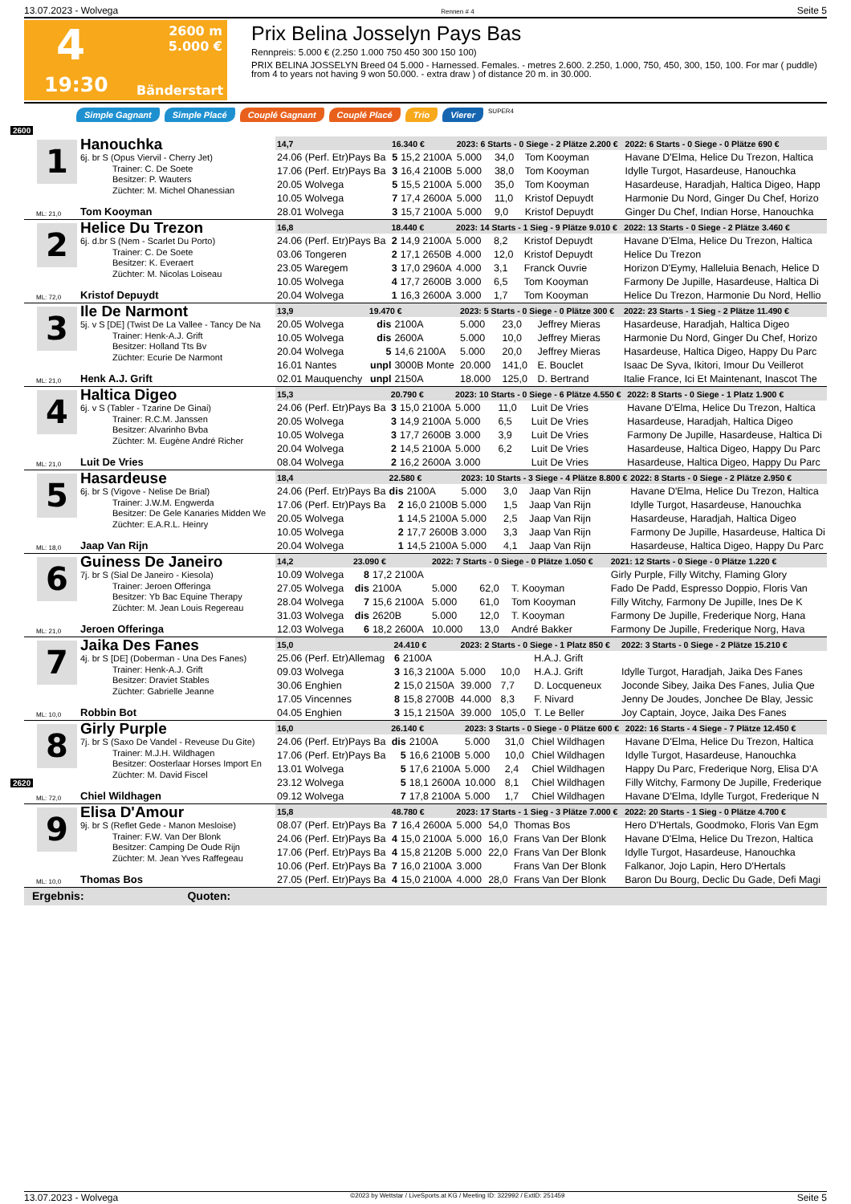13.07.2023 - Wolvega Rennen # 4 Seite 5
4
2600 m
5.000 €
19:30
Bänderstart
Prix Belina Josselyn Pays Bas
Rennpreis: 5.000 € (2.250 1.000 750 450 300 150 100)
PRIX BELINA JOSSELYN Breed 04 5.000 - Harnessed. Females. - metres 2.600. 2.250, 1.000, 750, 450, 300, 150, 100. For mar ( puddle) from 4 to years not having 9 won 50.000. - extra draw ) of distance 20 m. in 30.000.
Simple Gagnant Simple Placé Couplé Gagnant Couplé Placé Trio Vierer SUPER4
2600
1
Hanouchka
6j. br S (Opus Viervil - Cherry Jet)
Trainer: C. De Soete
Besitzer: P. Wauters
Züchter: M. Michel Ohanessian
ML: 21,0
Tom Kooyman
| 14,7 | 16.340 € | | 2023: 6 Starts - 0 Siege - 2 Plätze 2.200 € | | | | 2022: 6 Starts - 0 Siege - 0 Plätze 690 € |
| --- | --- | --- | --- | --- | --- | --- | --- |
| 24.06 (Perf. Etr)Pays Ba | 5 | 15,2 2100A | 5.000 | 34,0 | Tom Kooyman | | Havane D'Elma, Helice Du Trezon, Haltica |
| 17.06 (Perf. Etr)Pays Ba | 3 | 16,4 2100B | 5.000 | 38,0 | Tom Kooyman | | Idylle Turgot, Hasardeuse, Hanouchka |
| 20.05 Wolvega | 5 | 15,5 2100A | 5.000 | 35,0 | Tom Kooyman | | Hasardeuse, Haradjah, Haltica Digeo, Happ |
| 10.05 Wolvega | 7 | 17,4 2600A | 5.000 | 11,0 | Kristof Depuydt | | Harmonie Du Nord, Ginger Du Chef, Horizo |
| 28.01 Wolvega | 3 | 15,7 2100A | 5.000 | 9,0 | Kristof Depuydt | | Ginger Du Chef, Indian Horse, Hanouchka |
2
Helice Du Trezon
6j. d.br S (Nem - Scarlet Du Porto)
Trainer: C. De Soete
Besitzer: K. Everaert
Züchter: M. Nicolas Loiseau
ML: 72,0
Kristof Depuydt
| 16,8 | 18.440 € | | 2023: 14 Starts - 1 Sieg - 9 Plätze 9.010 € | | | | 2022: 13 Starts - 0 Siege - 2 Plätze 3.460 € |
| --- | --- | --- | --- | --- | --- | --- | --- |
| 24.06 (Perf. Etr)Pays Ba | 2 | 14,9 2100A | 5.000 | 8,2 | Kristof Depuydt | | Havane D'Elma, Helice Du Trezon, Haltica |
| 03.06 Tongeren | 2 | 17,1 2650B | 4.000 | 12,0 | Kristof Depuydt | | Helice Du Trezon |
| 23.05 Waregem | 3 | 17,0 2960A | 4.000 | 3,1 | Franck Ouvrie | | Horizon D'Eymy, Halleluia Benach, Helice D |
| 10.05 Wolvega | 4 | 17,7 2600B | 3.000 | 6,5 | Tom Kooyman | | Farmony De Jupille, Hasardeuse, Haltica Di |
| 20.04 Wolvega | 1 | 16,3 2600A | 3.000 | 1,7 | Tom Kooyman | | Helice Du Trezon, Harmonie Du Nord, Hellio |
3
Ile De Narmont
5j. v S [DE] (Twist De La Vallee - Tancy De Na
Trainer: Henk-A.J. Grift
Besitzer: Holland Tts Bv
Züchter: Ecurie De Narmont
ML: 21,0
Henk A.J. Grift
| 13,9 | 19.470 € | | 2023: 5 Starts - 0 Siege - 0 Plätze 300 € | | | | 2022: 23 Starts - 1 Sieg - 2 Plätze 11.490 € |
| --- | --- | --- | --- | --- | --- | --- | --- |
| 20.05 Wolvega | dis | 2100A | 5.000 | 23,0 | Jeffrey Mieras | | Hasardeuse, Haradjah, Haltica Digeo |
| 10.05 Wolvega | dis | 2600A | 5.000 | 10,0 | Jeffrey Mieras | | Harmonie Du Nord, Ginger Du Chef, Horizo |
| 20.04 Wolvega | 5 | 14,6 2100A | 5.000 | 20,0 | Jeffrey Mieras | | Hasardeuse, Haltica Digeo, Happy Du Parc |
| 16.01 Nantes | unpl | 3000B Monte | 20.000 | 141,0 | E. Bouclet | | Isaac De Syva, Ikitori, Imour Du Veillerot |
| 02.01 Mauquenchy | unpl | 2150A | 18.000 | 125,0 | D. Bertrand | | Italie France, Ici Et Maintenant, Inascot The |
4
Haltica Digeo
6j. v S (Tabler - Tzarine De Ginai)
Trainer: R.C.M. Janssen
Besitzer: Alvarinho Bvba
Züchter: M. Eugène André Richer
ML: 21,0
Luit De Vries
| 15,3 | 20.790 € | | 2023: 10 Starts - 0 Siege - 6 Plätze 4.550 € | | | | 2022: 8 Starts - 0 Siege - 1 Platz 1.900 € |
| --- | --- | --- | --- | --- | --- | --- | --- |
| 24.06 (Perf. Etr)Pays Ba | 3 | 15,0 2100A | 5.000 | 11,0 | Luit De Vries | | Havane D'Elma, Helice Du Trezon, Haltica |
| 20.05 Wolvega | 3 | 14,9 2100A | 5.000 | 6,5 | Luit De Vries | | Hasardeuse, Haradjah, Haltica Digeo |
| 10.05 Wolvega | 3 | 17,7 2600B | 3.000 | 3,9 | Luit De Vries | | Farmony De Jupille, Hasardeuse, Haltica Di |
| 20.04 Wolvega | 2 | 14,5 2100A | 5.000 | 6,2 | Luit De Vries | | Hasardeuse, Haltica Digeo, Happy Du Parc |
| 08.04 Wolvega | 2 | 16,2 2600A | 3.000 | | Luit De Vries | | Hasardeuse, Haltica Digeo, Happy Du Parc |
5
Hasardeuse
6j. br S (Vigove - Nelise De Brial)
Trainer: J.W.M. Engwerda
Besitzer: De Gele Kanaries Midden We
Züchter: E.A.R.L. Heinry
ML: 18,0
Jaap Van Rijn
| 18,4 | 22.580 € | | 2023: 10 Starts - 3 Siege - 4 Plätze 8.800 € | | | | 2022: 8 Starts - 0 Siege - 2 Plätze 2.950 € |
| --- | --- | --- | --- | --- | --- | --- | --- |
| 24.06 (Perf. Etr)Pays Ba | dis | 2100A | 5.000 | 3,0 | Jaap Van Rijn | | Havane D'Elma, Helice Du Trezon, Haltica |
| 17.06 (Perf. Etr)Pays Ba | 2 | 16,0 2100B | 5.000 | 1,5 | Jaap Van Rijn | | Idylle Turgot, Hasardeuse, Hanouchka |
| 20.05 Wolvega | 1 | 14,5 2100A | 5.000 | 2,5 | Jaap Van Rijn | | Hasardeuse, Haradjah, Haltica Digeo |
| 10.05 Wolvega | 2 | 17,7 2600B | 3.000 | 3,3 | Jaap Van Rijn | | Farmony De Jupille, Hasardeuse, Haltica Di |
| 20.04 Wolvega | 1 | 14,5 2100A | 5.000 | 4,1 | Jaap Van Rijn | | Hasardeuse, Haltica Digeo, Happy Du Parc |
6
Guiness De Janeiro
7j. br S (Sial De Janeiro - Kiesola)
Trainer: Jeroen Offeringa
Besitzer: Yb Bac Equine Therapy
Züchter: M. Jean Louis Regereau
ML: 21,0
Jeroen Offeringa
| 14,2 | 23.090 € | | 2022: 7 Starts - 0 Siege - 0 Plätze 1.050 € | | | | 2021: 12 Starts - 0 Siege - 0 Plätze 1.220 € |
| --- | --- | --- | --- | --- | --- | --- | --- |
| 10.09 Wolvega | 8 | 17,2 2100A | | | | | Girly Purple, Filly Witchy, Flaming Glory |
| 27.05 Wolvega | dis | 2100A | 5.000 | 62,0 | T. Kooyman | | Fado De Padd, Espresso Doppio, Floris Van |
| 28.04 Wolvega | 7 | 15,6 2100A | 5.000 | 61,0 | Tom Kooyman | | Filly Witchy, Farmony De Jupille, Ines De K |
| 31.03 Wolvega | dis | 2620B | 5.000 | 12,0 | T. Kooyman | | Farmony De Jupille, Frederique Norg, Hana |
| 12.03 Wolvega | 6 | 18,2 2600A | 10.000 | 13,0 | André Bakker | | Farmony De Jupille, Frederique Norg, Hava |
7
Jaika Des Fanes
4j. br S [DE] (Doberman - Una Des Fanes)
Trainer: Henk-A.J. Grift
Besitzer: Draviet Stables
Züchter: Gabrielle Jeanne
ML: 10,0
Robbin Bot
| 15,0 | 24.410 € | | 2023: 2 Starts - 0 Siege - 1 Platz 850 € | | | | 2022: 3 Starts - 0 Siege - 2 Plätze 15.210 € |
| --- | --- | --- | --- | --- | --- | --- | --- |
| 25.06 (Perf. Etr)Allemag | 6 | 2100A | | | H.A.J. Grift | | |
| 09.03 Wolvega | 3 | 16,3 2100A | 5.000 | 10,0 | H.A.J. Grift | | Idylle Turgot, Haradjah, Jaika Des Fanes |
| 30.06 Enghien | 2 | 15,0 2150A | 39.000 | 7,7 | D. Locqueneux | | Joconde Sibey, Jaika Des Fanes, Julia Que |
| 17.05 Vincennes | 8 | 15,8 2700B | 44.000 | 8,3 | F. Nivard | | Jenny De Joudes, Jonchee De Blay, Jessic |
| 04.05 Enghien | 3 | 15,1 2150A | 39.000 | 105,0 | T. Le Beller | | Joy Captain, Joyce, Jaika Des Fanes |
8
Girly Purple
7j. br S (Saxo De Vandel - Reveuse Du Gite)
Trainer: M.J.H. Wildhagen
Besitzer: Oosterlaar Horses Import En
Züchter: M. David Fiscel
ML: 72,0
Chiel Wildhagen
| 16,0 | 26.140 € | | 2023: 3 Starts - 0 Siege - 0 Plätze 600 € | | | | 2022: 16 Starts - 4 Siege - 7 Plätze 12.450 € |
| --- | --- | --- | --- | --- | --- | --- | --- |
| 24.06 (Perf. Etr)Pays Ba | dis | 2100A | 5.000 | 31,0 | Chiel Wildhagen | | Havane D'Elma, Helice Du Trezon, Haltica |
| 17.06 (Perf. Etr)Pays Ba | 5 | 16,6 2100B | 5.000 | 10,0 | Chiel Wildhagen | | Idylle Turgot, Hasardeuse, Hanouchka |
| 13.01 Wolvega | 5 | 17,6 2100A | 5.000 | 2,4 | Chiel Wildhagen | | Happy Du Parc, Frederique Norg, Elisa D'A |
| 23.12 Wolvega | 5 | 18,1 2600A | 10.000 | 8,1 | Chiel Wildhagen | | Filly Witchy, Farmony De Jupille, Frederique |
| 09.12 Wolvega | 7 | 17,8 2100A | 5.000 | 1,7 | Chiel Wildhagen | | Havane D'Elma, Idylle Turgot, Frederique N |
2620
9
Elisa D'Amour
9j. br S (Reflet Gede - Manon Mesloise)
Trainer: F.W. Van Der Blonk
Besitzer: Camping De Oude Rijn
Züchter: M. Jean Yves Raffegeau
ML: 10,0
Thomas Bos
| 15,8 | 48.780 € | | 2023: 17 Starts - 1 Sieg - 3 Plätze 7.000 € | | | | 2022: 20 Starts - 1 Sieg - 0 Plätze 4.700 € |
| --- | --- | --- | --- | --- | --- | --- | --- |
| 08.07 (Perf. Etr)Pays Ba | 7 | 16,4 2600A | 5.000 | 54,0 | Thomas Bos | | Hero D'Hertals, Goodmoko, Floris Van Egm |
| 24.06 (Perf. Etr)Pays Ba | 4 | 15,0 2100A | 5.000 | 16,0 | Frans Van Der Blonk | | Havane D'Elma, Helice Du Trezon, Haltica |
| 17.06 (Perf. Etr)Pays Ba | 4 | 15,8 2120B | 5.000 | 22,0 | Frans Van Der Blonk | | Idylle Turgot, Hasardeuse, Hanouchka |
| 10.06 (Perf. Etr)Pays Ba | 7 | 16,0 2100A | 3.000 | | Frans Van Der Blonk | | Falkanor, Jojo Lapin, Hero D'Hertals |
| 27.05 (Perf. Etr)Pays Ba | 4 | 15,0 2100A | 4.000 | 28,0 | Frans Van Der Blonk | | Baron Du Bourg, Declic Du Gade, Defi Magi |
Ergebnis: Quoten:
13.07.2023 - Wolvega ©2023 by Wettstar / LiveSports.at KG / Meeting ID: 322992 / ExtID: 251459 Seite 5